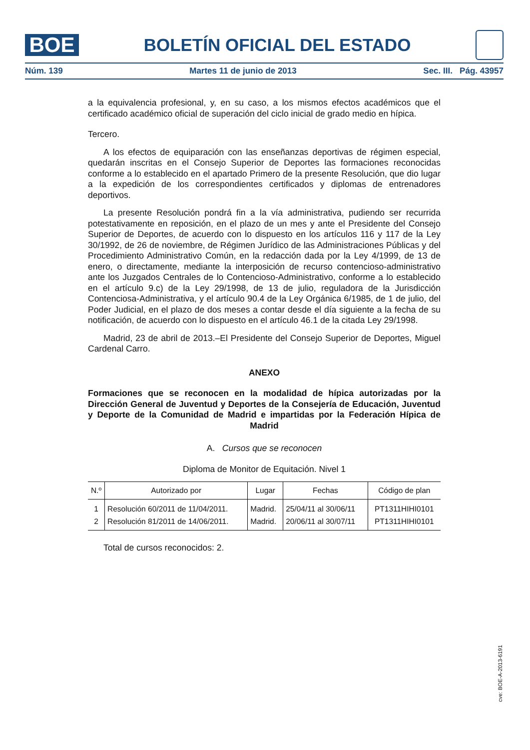BOE
BOLETÍN OFICIAL DEL ESTADO
Núm. 139 Martes 11 de junio de 2013 Sec. III. Pág. 43957
a la equivalencia profesional, y, en su caso, a los mismos efectos académicos que el certificado académico oficial de superación del ciclo inicial de grado medio en hípica.
Tercero.
A los efectos de equiparación con las enseñanzas deportivas de régimen especial, quedarán inscritas en el Consejo Superior de Deportes las formaciones reconocidas conforme a lo establecido en el apartado Primero de la presente Resolución, que dio lugar a la expedición de los correspondientes certificados y diplomas de entrenadores deportivos.
La presente Resolución pondrá fin a la vía administrativa, pudiendo ser recurrida potestativamente en reposición, en el plazo de un mes y ante el Presidente del Consejo Superior de Deportes, de acuerdo con lo dispuesto en los artículos 116 y 117 de la Ley 30/1992, de 26 de noviembre, de Régimen Jurídico de las Administraciones Públicas y del Procedimiento Administrativo Común, en la redacción dada por la Ley 4/1999, de 13 de enero, o directamente, mediante la interposición de recurso contencioso-administrativo ante los Juzgados Centrales de lo Contencioso-Administrativo, conforme a lo establecido en el artículo 9.c) de la Ley 29/1998, de 13 de julio, reguladora de la Jurisdicción Contenciosa-Administrativa, y el artículo 90.4 de la Ley Orgánica 6/1985, de 1 de julio, del Poder Judicial, en el plazo de dos meses a contar desde el día siguiente a la fecha de su notificación, de acuerdo con lo dispuesto en el artículo 46.1 de la citada Ley 29/1998.
Madrid, 23 de abril de 2013.–El Presidente del Consejo Superior de Deportes, Miguel Cardenal Carro.
ANEXO
Formaciones que se reconocen en la modalidad de hípica autorizadas por la Dirección General de Juventud y Deportes de la Consejería de Educación, Juventud y Deporte de la Comunidad de Madrid e impartidas por la Federación Hípica de Madrid
A. Cursos que se reconocen
Diploma de Monitor de Equitación. Nivel 1
| N.º | Autorizado por | Lugar | Fechas | Código de plan |
| --- | --- | --- | --- | --- |
| 1 | Resolución 60/2011 de 11/04/2011. | Madrid. | 25/04/11 al 30/06/11 | PT1311HIHI0101 |
| 2 | Resolución 81/2011 de 14/06/2011. | Madrid. | 20/06/11 al 30/07/11 | PT1311HIHI0101 |
Total de cursos reconocidos: 2.
cve: BOE-A-2013-6191